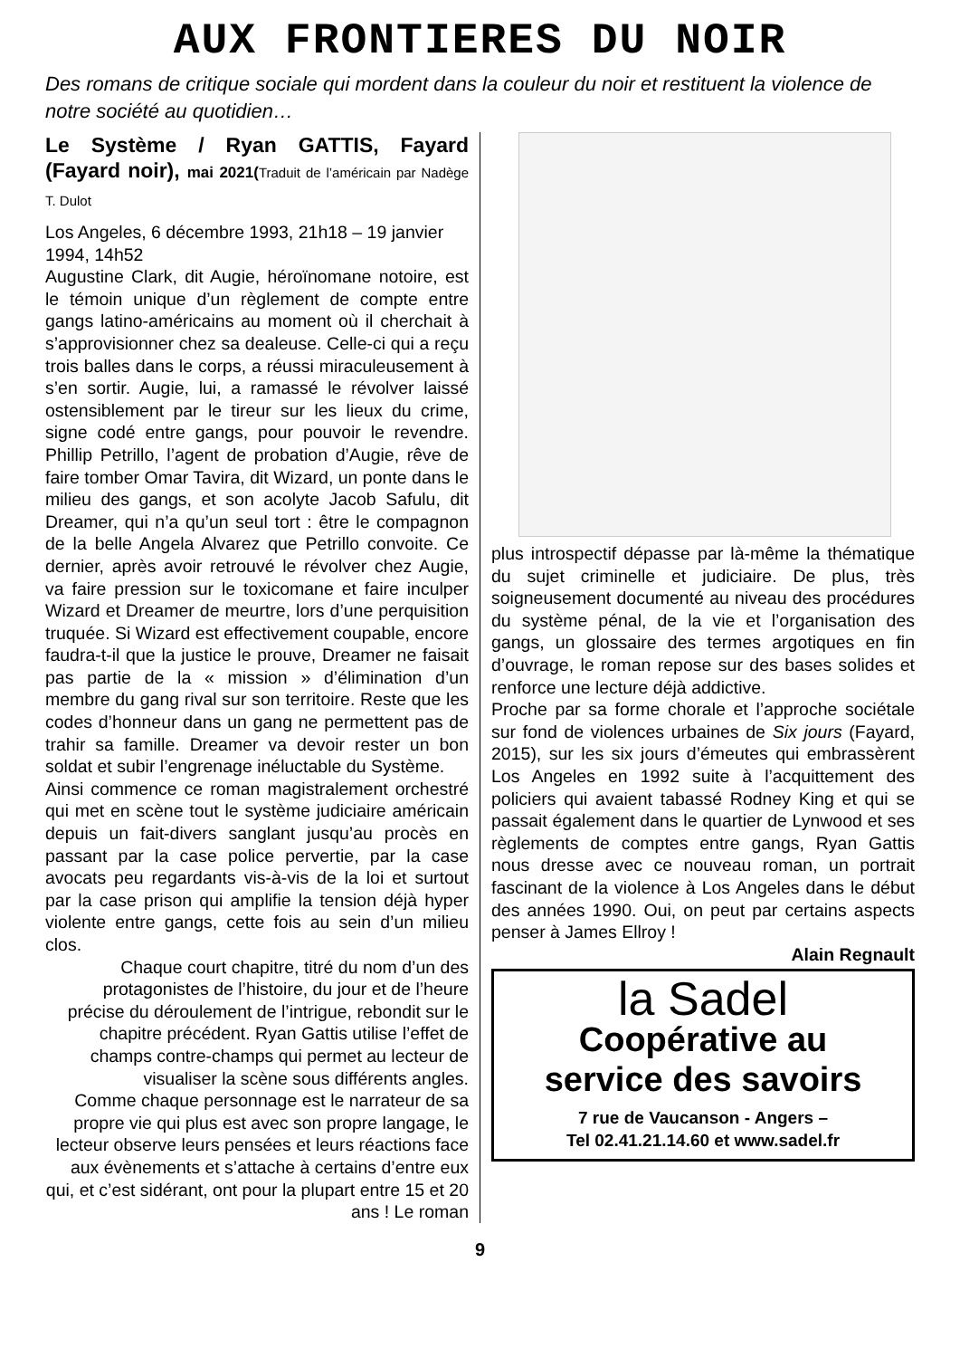AUX FRONTIERES DU NOIR
Des romans de critique sociale qui mordent dans la couleur du noir et restituent la violence de notre société au quotidien…
Le Système / Ryan GATTIS, Fayard (Fayard noir), mai 2021(Traduit de l’américain par Nadège T. Dulot
Los Angeles, 6 décembre 1993, 21h18 – 19 janvier 1994, 14h52
Augustine Clark, dit Augie, héroïnomane notoire, est le témoin unique d’un règlement de compte entre gangs latino-américains au moment où il cherchait à s’approvisionner chez sa dealeuse. Celle-ci qui a reçu trois balles dans le corps, a réussi miraculeusement à s’en sortir. Augie, lui, a ramassé le révolver laissé ostensiblement par le tireur sur les lieux du crime, signe codé entre gangs, pour pouvoir le revendre. Phillip Petrillo, l’agent de probation d’Augie, rêve de faire tomber Omar Tavira, dit Wizard, un ponte dans le milieu des gangs, et son acolyte Jacob Safulu, dit Dreamer, qui n’a qu’un seul tort : être le compagnon de la belle Angela Alvarez que Petrillo convoite. Ce dernier, après avoir retrouvé le révolver chez Augie, va faire pression sur le toxicomane et faire inculper Wizard et Dreamer de meurtre, lors d’une perquisition truquée. Si Wizard est effectivement coupable, encore faudra-t-il que la justice le prouve, Dreamer ne faisait pas partie de la « mission » d’élimination d’un membre du gang rival sur son territoire. Reste que les codes d’honneur dans un gang ne permettent pas de trahir sa famille. Dreamer va devoir rester un bon soldat et subir l’engrenage inéluctable du Système.
Ainsi commence ce roman magistralement orchestré qui met en scène tout le système judiciaire américain depuis un fait-divers sanglant jusqu’au procès en passant par la case police pervertie, par la case avocats peu regardants vis-à-vis de la loi et surtout par la case prison qui amplifie la tension déjà hyper violente entre gangs, cette fois au sein d’un milieu clos.
Chaque court chapitre, titré du nom d’un des protagonistes de l’histoire, du jour et de l’heure précise du déroulement de l’intrigue, rebondit sur le chapitre précédent. Ryan Gattis utilise l’effet de champs contre-champs qui permet au lecteur de visualiser la scène sous différents angles.
Comme chaque personnage est le narrateur de sa propre vie qui plus est avec son propre langage, le lecteur observe leurs pensées et leurs réactions face aux évènements et s’attache à certains d’entre eux qui, et c’est sidérant, ont pour la plupart entre 15 et 20 ans ! Le roman
plus introspectif dépasse par là-même la thématique du sujet criminelle et judiciaire. De plus, très soigneusement documenté au niveau des procédures du système pénal, de la vie et l’organisation des gangs, un glossaire des termes argotiques en fin d’ouvrage, le roman repose sur des bases solides et renforce une lecture déjà addictive.
Proche par sa forme chorale et l’approche sociétale sur fond de violences urbaines de Six jours (Fayard, 2015), sur les six jours d’émeutes qui embrassèrent Los Angeles en 1992 suite à l’acquittement des policiers qui avaient tabassé Rodney King et qui se passait également dans le quartier de Lynwood et ses règlements de comptes entre gangs, Ryan Gattis nous dresse avec ce nouveau roman, un portrait fascinant de la violence à Los Angeles dans le début des années 1990. Oui, on peut par certains aspects penser à James Ellroy !
Alain Regnault
la Sadel
Coopérative au
service des savoirs
7 rue de Vaucanson - Angers –
Tel 02.41.21.14.60 et www.sadel.fr
9